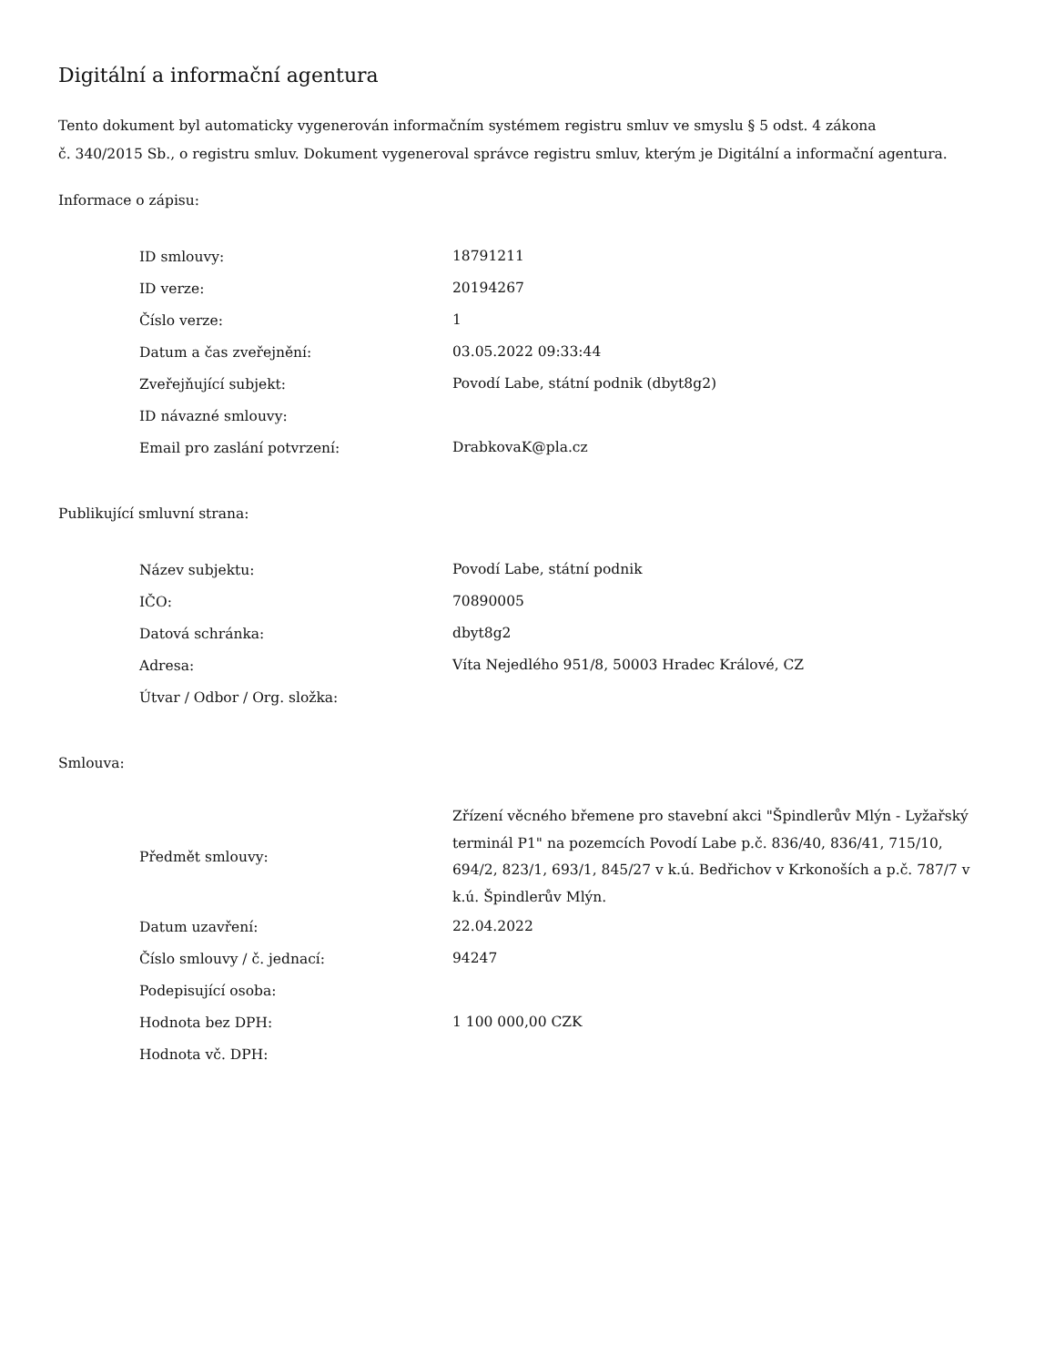Digitální a informační agentura
Tento dokument byl automaticky vygenerován informačním systémem registru smluv ve smyslu § 5 odst. 4 zákona
č. 340/2015 Sb., o registru smluv. Dokument vygeneroval správce registru smluv, kterým je Digitální a informační agentura.
Informace o zápisu:
| ID smlouvy: | 18791211 |
| ID verze: | 20194267 |
| Číslo verze: | 1 |
| Datum a čas zveřejnění: | 03.05.2022 09:33:44 |
| Zveřejňující subjekt: | Povodí Labe, státní podnik (dbyt8g2) |
| ID návazné smlouvy: | |
| Email pro zaslání potvrzení: | DrabkovaK@pla.cz |
Publikující smluvní strana:
| Název subjektu: | Povodí Labe, státní podnik |
| IČO: | 70890005 |
| Datová schránka: | dbyt8g2 |
| Adresa: | Víta Nejedlého 951/8, 50003 Hradec Králové, CZ |
| Útvar / Odbor / Org. složka: | |
Smlouva:
| Předmět smlouvy: | Zřízení věcného břemene pro stavební akci "Špindlerův Mlýn - Lyžařský terminál P1" na pozemcích Povodí Labe p.č. 836/40, 836/41, 715/10, 694/2, 823/1, 693/1, 845/27 v k.ú. Bedřichov v Krkonoších a p.č. 787/7 v k.ú. Špindlerův Mlýn. |
| Datum uzavření: | 22.04.2022 |
| Číslo smlouvy / č. jednací: | 94247 |
| Podepisující osoba: | |
| Hodnota bez DPH: | 1 100 000,00 CZK |
| Hodnota vč. DPH: | |